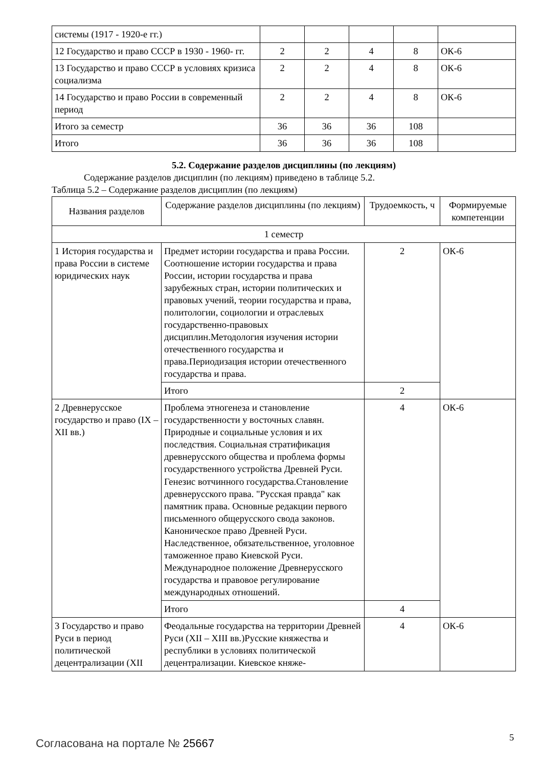| системы (1917 - 1920-е гг.) | | | | | |
| 12 Государство и право СССР в 1930 - 1960- гг. | 2 | 2 | 4 | 8 | ОК-6 |
| 13 Государство и право СССР в условиях кризиса социализма | 2 | 2 | 4 | 8 | ОК-6 |
| 14 Государство и право России в современный период | 2 | 2 | 4 | 8 | ОК-6 |
| Итого за семестр | 36 | 36 | 36 | 108 | |
| Итого | 36 | 36 | 36 | 108 | |
5.2. Содержание разделов дисциплины (по лекциям)
Содержание разделов дисциплин (по лекциям) приведено в таблице 5.2.
Таблица 5.2 – Содержание разделов дисциплин (по лекциям)
| Названия разделов | Содержание разделов дисциплины (по лекциям) | Трудоемкость, ч | Формируемые компетенции |
| --- | --- | --- | --- |
| 1 семестр | | | |
| 1 История государства и права России в системе юридических наук | Предмет истории государства и права России. Соотношение истории государства и права России, истории государства и права зарубежных стран, истории политических и правовых учений, теории государства и права, политологии, социологии и отраслевых государственно-правовых дисциплин.Методология изучения истории отечественного государства и права.Периодизация истории отечественного государства и права. | 2 | ОК-6 |
| | Итого | 2 | |
| 2 Древнерусское государство и право (IX – XII вв.) | Проблема этногенеза и становление государственности у восточных славян. Природные и социальные условия и их последствия. Социальная стратификация древнерусского общества и проблема формы государственного устройства Древней Руси. Генезис вотчинного государства.Становление древнерусского права. "Русская правда" как памятник права. Основные редакции первого письменного общерусского свода законов. Каноническое право Древней Руси. Наследственное, обязательственное, уголовное таможенное право Киевской Руси. Международное положение Древнерусского государства и правовое регулирование международных отношений. | 4 | ОК-6 |
| | Итого | 4 | |
| 3 Государство и право Руси в период политической децентрализации (XII | Феодальные государства на территории Древней Руси (XII – XIII вв.)Русские княжества и республики в условиях политической децентрализации. Киевское княже- | 4 | ОК-6 |
Согласована на портале № 25667 5